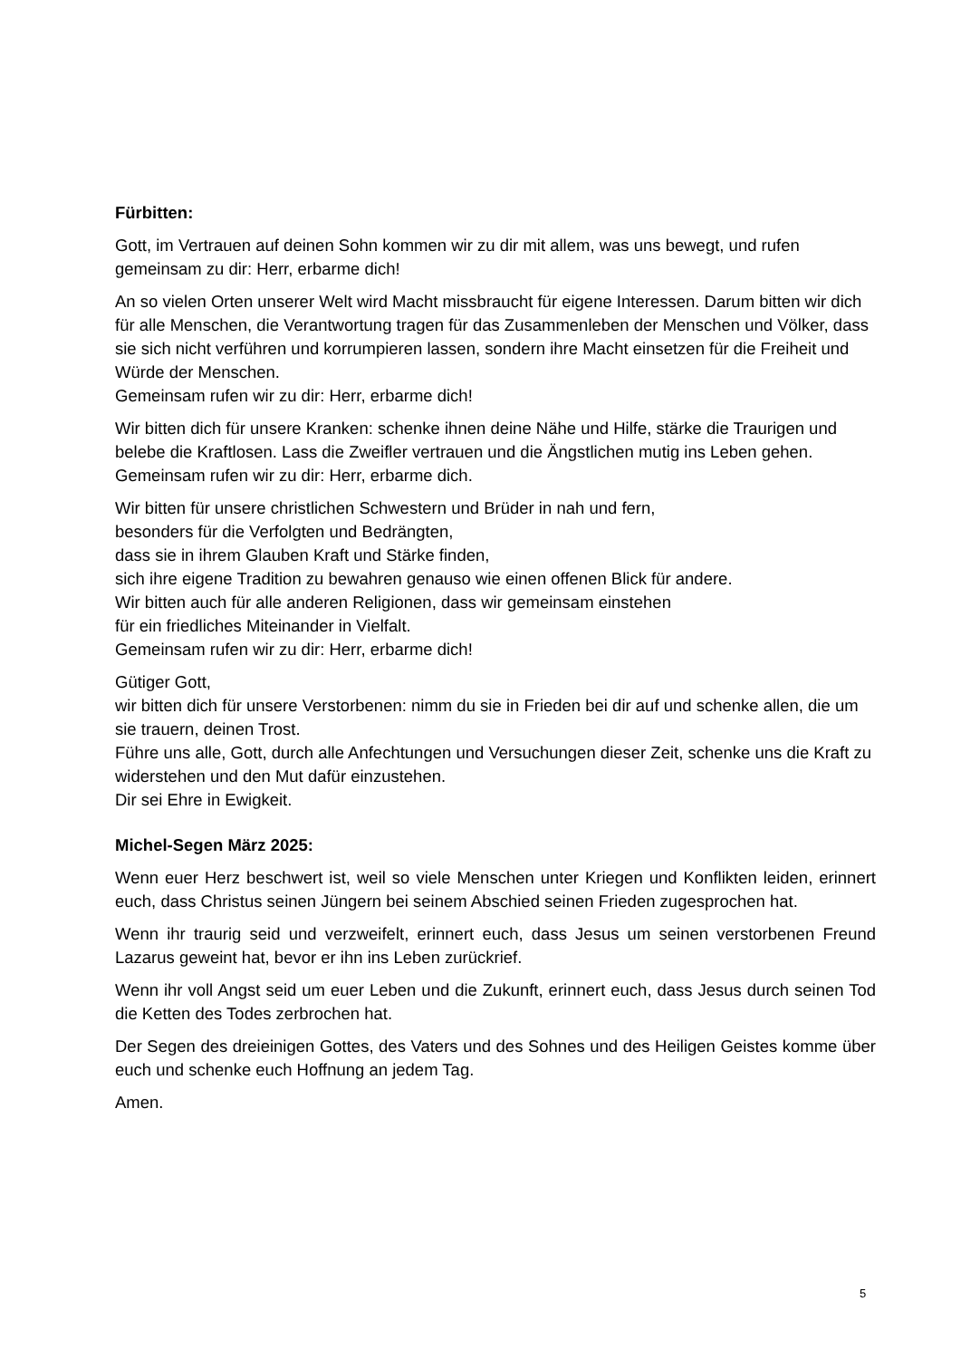Fürbitten:
Gott, im Vertrauen auf deinen Sohn kommen wir zu dir mit allem, was uns bewegt, und rufen gemeinsam zu dir: Herr, erbarme dich!
An so vielen Orten unserer Welt wird Macht missbraucht für eigene Interessen. Darum bitten wir dich für alle Menschen, die Verantwortung tragen für das Zusammenleben der Menschen und Völker, dass sie sich nicht verführen und korrumpieren lassen, sondern ihre Macht einsetzen für die Freiheit und Würde der Menschen.
Gemeinsam rufen wir zu dir: Herr, erbarme dich!
Wir bitten dich für unsere Kranken: schenke ihnen deine Nähe und Hilfe, stärke die Traurigen und belebe die Kraftlosen. Lass die Zweifler vertrauen und die Ängstlichen mutig ins Leben gehen.
Gemeinsam rufen wir zu dir: Herr, erbarme dich.
Wir bitten für unsere christlichen Schwestern und Brüder in nah und fern,
besonders für die Verfolgten und Bedrängten,
dass sie in ihrem Glauben Kraft und Stärke finden,
sich ihre eigene Tradition zu bewahren genauso wie einen offenen Blick für andere.
Wir bitten auch für alle anderen Religionen, dass wir gemeinsam einstehen
für ein friedliches Miteinander in Vielfalt.
Gemeinsam rufen wir zu dir: Herr, erbarme dich!
Gütiger Gott,
wir bitten dich für unsere Verstorbenen: nimm du sie in Frieden bei dir auf und schenke allen, die um sie trauern, deinen Trost.
Führe uns alle, Gott, durch alle Anfechtungen und Versuchungen dieser Zeit, schenke uns die Kraft zu widerstehen und den Mut dafür einzustehen.
Dir sei Ehre in Ewigkeit.
Michel-Segen März 2025:
Wenn euer Herz beschwert ist, weil so viele Menschen unter Kriegen und Konflikten leiden, erinnert euch, dass Christus seinen Jüngern bei seinem Abschied seinen Frieden zugesprochen hat.
Wenn ihr traurig seid und verzweifelt, erinnert euch, dass Jesus um seinen verstorbenen Freund Lazarus geweint hat, bevor er ihn ins Leben zurückrief.
Wenn ihr voll Angst seid um euer Leben und die Zukunft, erinnert euch, dass Jesus durch seinen Tod die Ketten des Todes zerbrochen hat.
Der Segen des dreieinigen Gottes, des Vaters und des Sohnes und des Heiligen Geistes komme über euch und schenke euch Hoffnung an jedem Tag.
Amen.
5